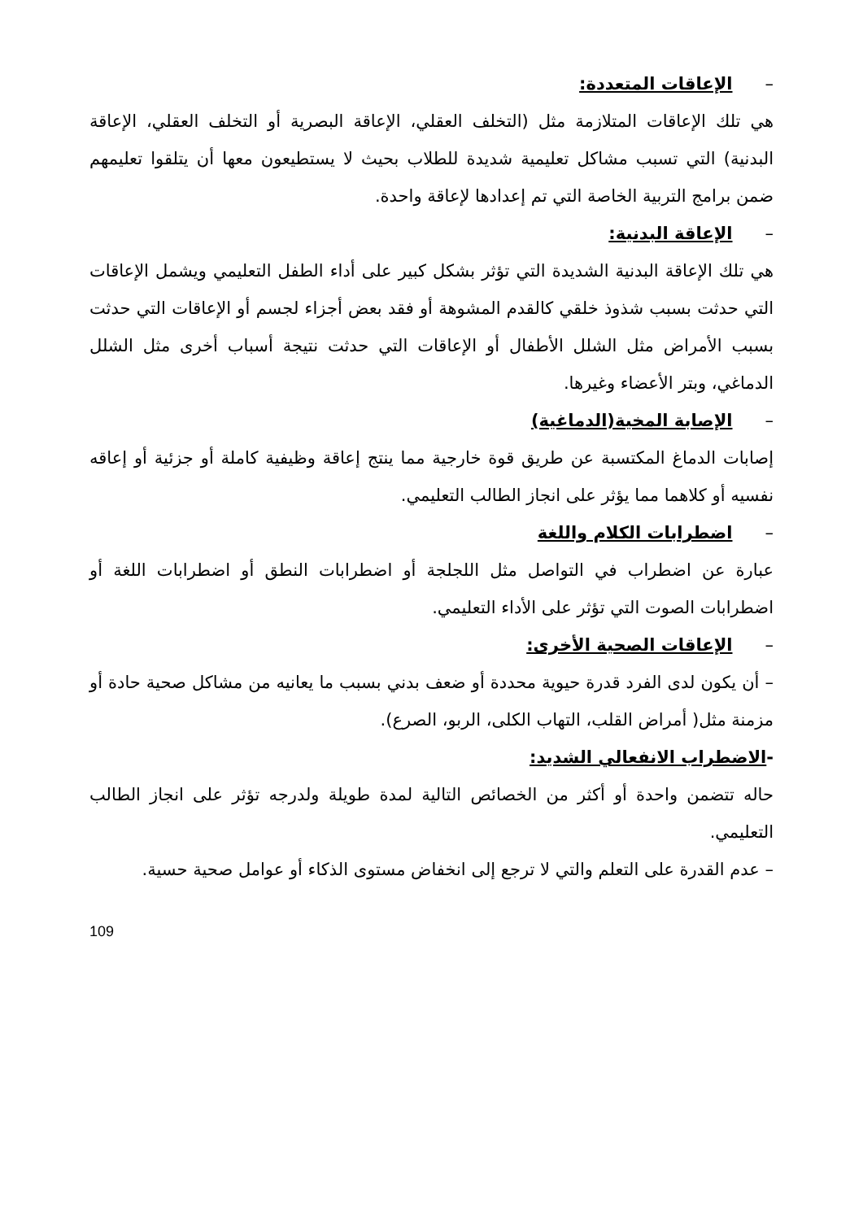–الإعاقات المتعددة:
هي تلك الإعاقات المتلازمة مثل (التخلف العقلي، الإعاقة البصرية أو التخلف العقلي، الإعاقة البدنية) التي تسبب مشاكل تعليمية شديدة للطلاب بحيث لا يستطيعون معها أن يتلقوا تعليمهم ضمن برامج التربية الخاصة التي تم إعدادها لإعاقة واحدة.
–الإعاقة البدنية:
هي تلك الإعاقة البدنية الشديدة التي تؤثر بشكل كبير على أداء الطفل التعليمي ويشمل الإعاقات التي حدثت بسبب شذوذ خلقي كالقدم المشوهة أو فقد بعض أجزاء لجسم أو الإعاقات التي حدثت بسبب الأمراض مثل الشلل الأطفال أو الإعاقات التي حدثت نتيجة أسباب أخرى مثل الشلل الدماغي، وبتر الأعضاء وغيرها.
–الإصابة المخية(الدماغية)
إصابات الدماغ المكتسبة عن طريق قوة خارجية مما ينتج إعاقة وظيفية كاملة أو جزئية أو إعاقه نفسيه أو كلاهما مما يؤثر على انجاز الطالب التعليمي.
–اضطرابات الكلام واللغة
عبارة عن اضطراب في التواصل مثل اللجلجة أو اضطرابات النطق أو اضطرابات اللغة أو اضطرابات الصوت التي تؤثر على الأداء التعليمي.
–الإعاقات الصحية الأخرى:
– أن يكون لدى الفرد قدرة حيوية محددة أو ضعف بدني بسبب ما يعانيه من مشاكل صحية حادة أو مزمنة مثل( أمراض القلب، التهاب الكلى، الربو، الصرع).
-الاضطراب الانفعالي الشديد:
حاله تتضمن واحدة أو أكثر من الخصائص التالية لمدة طويلة ولدرجه تؤثر على انجاز الطالب التعليمي.
– عدم القدرة على التعلم والتي لا ترجع إلى انخفاض مستوى الذكاء أو عوامل صحية حسية.
109